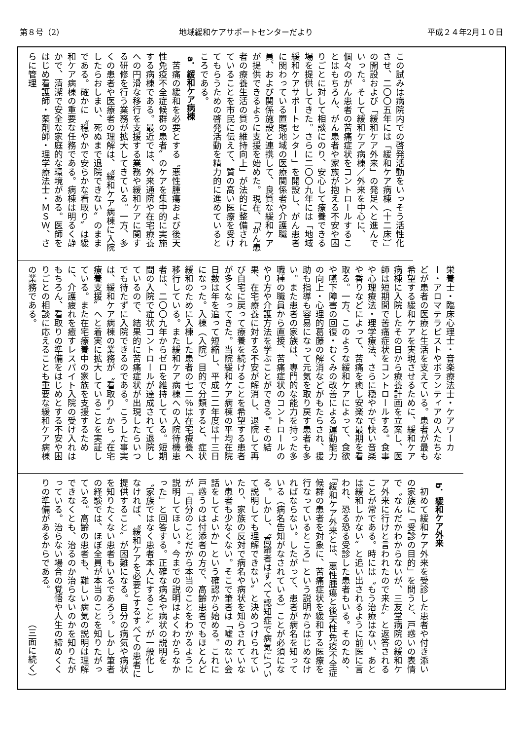第８号（2） 地域緩和ケアサポートセンターだより 平成２４年2月１０日
この試みは病院内での啓発活動をいっそう活性化させ、二〇〇五年には「緩和ケア病棟（十二床）」の開設および「緩和ケア外来」の発足へと進んでいった。そして緩和ケア病棟／外来を中心に、個々のがん患者の苦痛症状をコントロールすることはもちろん、がん患者や家族が抱える不安や困りごとに対して相談にのり、安心して療養できる場を提供してきた。さらに二〇〇九年には「地域緩和ケアサポートセンター」を開設し、がん患者に関わっている置賜地域の医療関係者や介護職員、および関係施設と連携して、良質な緩和ケアが提供できるように支援を始めた。現在、「がん患者の療養生活の質の維持向上」が法的に整備されていることを市民に伝えて、質の高い医療を受けてもらうための啓発活動を精力的に進めているところである。
a．緩和ケア病棟
苦痛の緩和を必要とする〝悪性腫瘍および後天性免疫不全症候群の患者〟のケアを集中的に実施する病棟である。最近では、外来通院や在宅療養への円滑な移行を支援する業務や緩和ケアに関する研修を行う業務が拡大してきている。一方、多くの患者や医療者の理解は、〝緩和ケア病棟に入院したらおしまい、死ぬまで退院できない〟のままである。確かに〝穏やかで安らかな看取り〟は緩和ケア病棟の重要な任務である。病棟は明るく静かで、清潔で安全な家庭的な環境がある。医師をはじめ看護師・薬剤師・理学療法士・ＭＳＷ、さらに管理
栄養士・臨床心理士・音楽療法士・ケアワーカー・アロマテラピストやボランティアの人たちなどが患者の医療と生活を支えている。患者が最も希望する緩和ケアを実現させるために、緩和ケア病棟に入院したその日から療養計画を立案し、医師は短期間で苦痛症状をコントロールする。食事や心理療法・理学療法、さらに穏やかで快い音楽や香りなどによって、苦痛を癒し安楽な最期を看取る。一方、このような緩和ケアによって、食欲や嚥下障害の回復・むくみの改善による運動能力の向上・心理的葛藤の解消などがもたらされ、援助も指導も容易になって元気を取り戻す患者も多い。また患者の家族は、専門的な能力を持った多職種の職員から直接、苦痛症状のコントロールのやり方や介護方法を学ぶことができる。その結果、在宅療養に対する不安が解消し、退院して再び自宅に戻って療養を続けることを希望する患者が多くなってきた。当院緩和ケア病棟の平均在院日数は年を追って短縮し、平成二二年度は十三日になった。入棟（入院）目的で分類すると、症状緩和のために入棟した患者の七二％は在宅療養へ移行している。また緩和ケア病棟への入院待機患者は、二〇〇九年からゼロを維持している。短期間の入院で症状コントロールが達成されて退院しているので、結果的に苦痛症状が出現したらいつでも待たずに入院できるのである。こうした事実は、緩和ケア病棟の業務が〝看取り〟から〝在宅療養支援〟へと着実に拡大していることを実証している。また在宅療養中の家族を支援するために、介護疲れを癒すレスパイト入院の受け入れはもちろん、看取りの準備をはじめとする不安や困りごとの相談に応えることも重要な緩和ケア病棟の業務である。
b．緩和ケア外来
初めて緩和ケア外来を受診した患者や付き添いの家族に「受診の目的」を問うと、戸惑いの表情で〝なんだかわからないが、三友堂病院の緩和ケア外来に行けと言われたので来た〟と返答されることが常である。時には〝もう治療はない、あとは緩和しかない〟と追い出されるように前医に言われ、恐る恐る受診した患者もいる。そのため、「緩和ケア外来とは、悪性腫瘍と後天性免疫不全症候群の患者を対象に、苦痛症状を緩和する医療を行なっているところ」という説明からはじめなければならない。したがって、患者が病名を知っている（病名告知がなされている）ことが必須になる。しかし、〝高齢者はすべて認知症で病気について説明しても理解できない〟と決めつけられていたり、家族の反対で病名や病状を知らされていない患者も少なくない。そこで筆者は「嘘のない会話をしてよいか」という確認から始める。これに戸惑うのは付添者の方で、高齢患者でもほとんどが「自分のことだから本当のことをわかるように説明してほしい。今までの説明はよくわからなかった」と回答する。正確な病名や病状の説明を〝家族ではなく患者本人にすること〟が一般化しなければ、〝緩和ケアを必要とするすべての患者に提供すること〟が困難になる。自分の病気や病状を知りたくない患者もいるであろう。しかし筆者の経験では、ほぼ全員が本当のことを知りたがっている。高齢の患者も、難しい病気の説明は理解できなくとも、治るのか治らないのかを知りたがっている。治らない場合の覚悟や人生の締めくくりの準備があるからである。
（三面に続く）